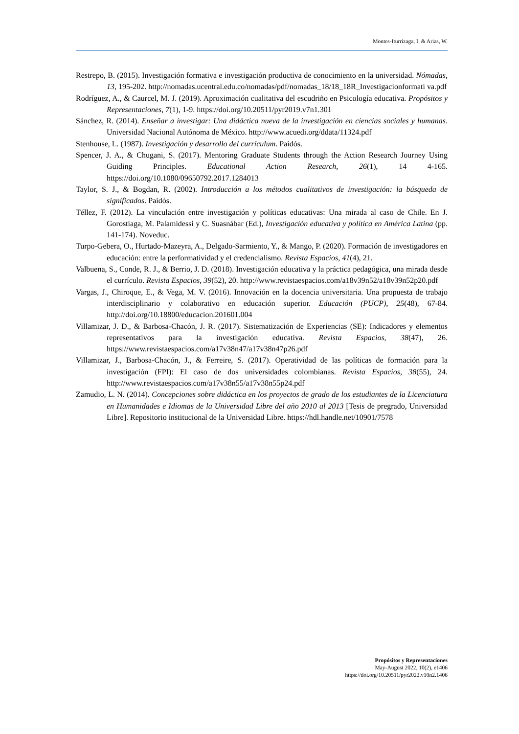Montes-Iturrizaga, I. & Arias, W.
Restrepo, B. (2015). Investigación formativa e investigación productiva de conocimiento en la universidad. Nómadas, 13, 195-202. http://nomadas.ucentral.edu.co/nomadas/pdf/nomadas_18/18_18R_Investigacionformati va.pdf
Rodríguez, A., & Caurcel, M. J. (2019). Aproximación cualitativa del escudriño en Psicología educativa. Propósitos y Representaciones, 7(1), 1-9. https://doi.org/10.20511/pyr2019.v7n1.301
Sánchez, R. (2014). Enseñar a investigar: Una didáctica nueva de la investigación en ciencias sociales y humanas. Universidad Nacional Autónoma de México. http://www.acuedi.org/ddata/11324.pdf
Stenhouse, L. (1987). Investigación y desarrollo del currículum. Paidós.
Spencer, J. A., & Chugani, S. (2017). Mentoring Graduate Students through the Action Research Journey Using Guiding Principles. Educational Action Research, 26(1), 14 4-165. https://doi.org/10.1080/09650792.2017.1284013
Taylor, S. J., & Bogdan, R. (2002). Introducción a los métodos cualitativos de investigación: la búsqueda de significados. Paidós.
Téllez, F. (2012). La vinculación entre investigación y políticas educativas: Una mirada al caso de Chile. En J. Gorostiaga, M. Palamidessi y C. Suasnábar (Ed.), Investigación educativa y política en América Latina (pp. 141-174). Noveduc.
Turpo-Gebera, O., Hurtado-Mazeyra, A., Delgado-Sarmiento, Y., & Mango, P. (2020). Formación de investigadores en educación: entre la performatividad y el credencialismo. Revista Espacios, 41(4), 21.
Valbuena, S., Conde, R. J., & Berrio, J. D. (2018). Investigación educativa y la práctica pedagógica, una mirada desde el currículo. Revista Espacios, 39(52), 20. http://www.revistaespacios.com/a18v39n52/a18v39n52p20.pdf
Vargas, J., Chiroque, E., & Vega, M. V. (2016). Innovación en la docencia universitaria. Una propuesta de trabajo interdisciplinario y colaborativo en educación superior. Educación (PUCP), 25(48), 67-84. http://doi.org/10.18800/educacion.201601.004
Villamizar, J. D., & Barbosa-Chacón, J. R. (2017). Sistematización de Experiencias (SE): Indicadores y elementos representativos para la investigación educativa. Revista Espacios, 38(47), 26. https://www.revistaespacios.com/a17v38n47/a17v38n47p26.pdf
Villamizar, J., Barbosa-Chacón, J., & Ferreire, S. (2017). Operatividad de las políticas de formación para la investigación (FPI): El caso de dos universidades colombianas. Revista Espacios, 38(55), 24. http://www.revistaespacios.com/a17v38n55/a17v38n55p24.pdf
Zamudio, L. N. (2014). Concepciones sobre didáctica en los proyectos de grado de los estudiantes de la Licenciatura en Humanidades e Idiomas de la Universidad Libre del año 2010 al 2013 [Tesis de pregrado, Universidad Libre]. Repositorio institucional de la Universidad Libre. https://hdl.handle.net/10901/7578
Propósitos y Representaciones
May-August 2022, 10(2), e1406
https://doi.org/10.20511/pyr2022.v10n2.1406